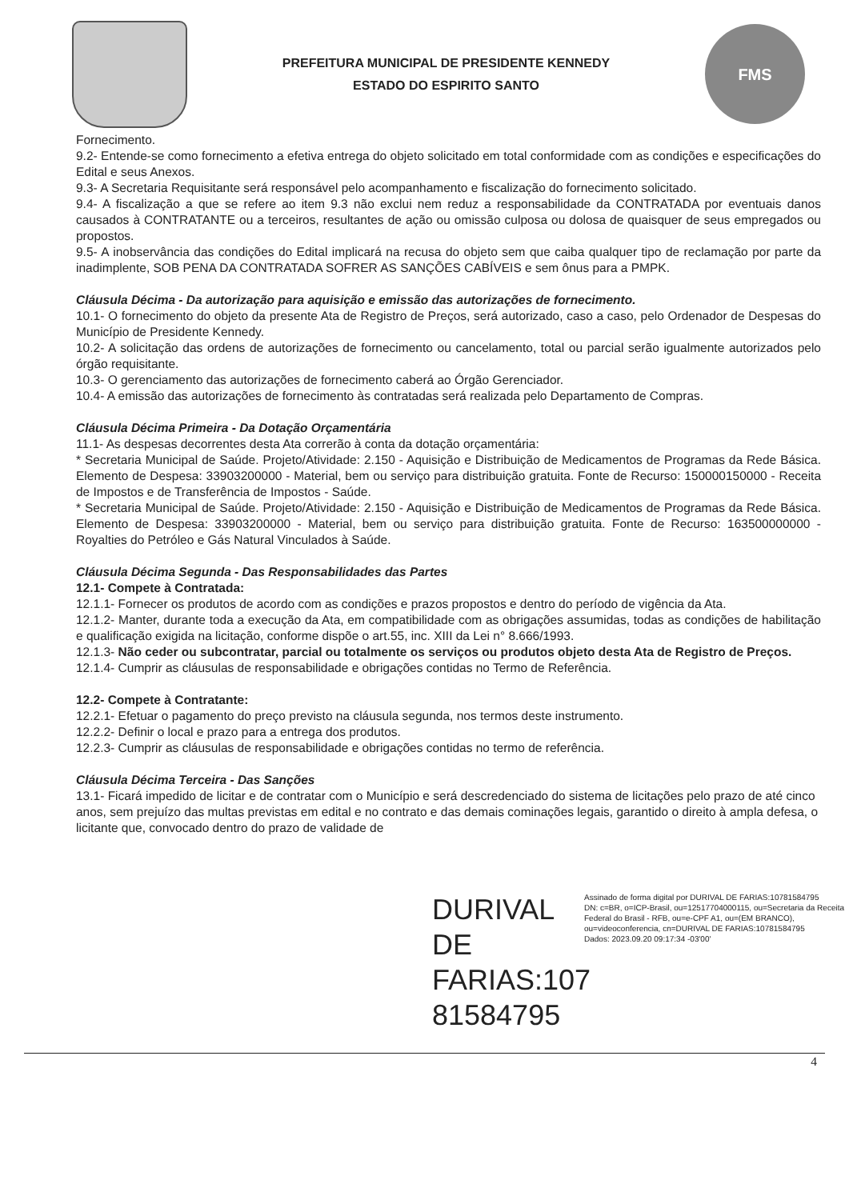PREFEITURA MUNICIPAL DE PRESIDENTE KENNEDY
ESTADO DO ESPIRITO SANTO
FMS
Fornecimento.
9.2- Entende-se como fornecimento a efetiva entrega do objeto solicitado em total conformidade com as condições e especificações do Edital e seus Anexos.
9.3- A Secretaria Requisitante será responsável pelo acompanhamento e fiscalização do fornecimento solicitado.
9.4- A fiscalização a que se refere ao item 9.3 não exclui nem reduz a responsabilidade da CONTRATADA por eventuais danos causados à CONTRATANTE ou a terceiros, resultantes de ação ou omissão culposa ou dolosa de quaisquer de seus empregados ou propostos.
9.5- A inobservância das condições do Edital implicará na recusa do objeto sem que caiba qualquer tipo de reclamação por parte da inadimplente, SOB PENA DA CONTRATADA SOFRER AS SANÇÕES CABÍVEIS e sem ônus para a PMPK.
Cláusula Décima - Da autorização para aquisição e emissão das autorizações de fornecimento.
10.1- O fornecimento do objeto da presente Ata de Registro de Preços, será autorizado, caso a caso, pelo Ordenador de Despesas do Município de Presidente Kennedy.
10.2- A solicitação das ordens de autorizações de fornecimento ou cancelamento, total ou parcial serão igualmente autorizados pelo órgão requisitante.
10.3- O gerenciamento das autorizações de fornecimento caberá ao Órgão Gerenciador.
10.4- A emissão das autorizações de fornecimento às contratadas será realizada pelo Departamento de Compras.
Cláusula Décima Primeira - Da Dotação Orçamentária
11.1- As despesas decorrentes desta Ata correrão à conta da dotação orçamentária:
* Secretaria Municipal de Saúde. Projeto/Atividade: 2.150 - Aquisição e Distribuição de Medicamentos de Programas da Rede Básica. Elemento de Despesa: 33903200000 - Material, bem ou serviço para distribuição gratuita. Fonte de Recurso: 150000150000 - Receita de Impostos e de Transferência de Impostos - Saúde.
* Secretaria Municipal de Saúde. Projeto/Atividade: 2.150 - Aquisição e Distribuição de Medicamentos de Programas da Rede Básica. Elemento de Despesa: 33903200000 - Material, bem ou serviço para distribuição gratuita. Fonte de Recurso: 163500000000 - Royalties do Petróleo e Gás Natural Vinculados à Saúde.
Cláusula Décima Segunda - Das Responsabilidades das Partes
12.1- Compete à Contratada:
12.1.1- Fornecer os produtos de acordo com as condições e prazos propostos e dentro do período de vigência da Ata.
12.1.2- Manter, durante toda a execução da Ata, em compatibilidade com as obrigações assumidas, todas as condições de habilitação e qualificação exigida na licitação, conforme dispõe o art.55, inc. XIII da Lei n° 8.666/1993.
12.1.3- Não ceder ou subcontratar, parcial ou totalmente os serviços ou produtos objeto desta Ata de Registro de Preços.
12.1.4- Cumprir as cláusulas de responsabilidade e obrigações contidas no Termo de Referência.
12.2- Compete à Contratante:
12.2.1- Efetuar o pagamento do preço previsto na cláusula segunda, nos termos deste instrumento.
12.2.2- Definir o local e prazo para a entrega dos produtos.
12.2.3- Cumprir as cláusulas de responsabilidade e obrigações contidas no termo de referência.
Cláusula Décima Terceira - Das Sanções
13.1- Ficará impedido de licitar e de contratar com o Município e será descredenciado do sistema de licitações pelo prazo de até cinco anos, sem prejuízo das multas previstas em edital e no contrato e das demais cominações legais, garantido o direito à ampla defesa, o licitante que, convocado dentro do prazo de validade de
DURIVAL DE FARIAS:107 81584795
Assinado de forma digital por DURIVAL DE FARIAS:10781584795
DN: c=BR, o=ICP-Brasil, ou=12517704000115, ou=Secretaria da Receita Federal do Brasil - RFB, ou=e-CPF A1, ou=(EM BRANCO), ou=videoconferencia, cn=DURIVAL DE FARIAS:10781584795
Dados: 2023.09.20 09:17:34 -03'00'
4